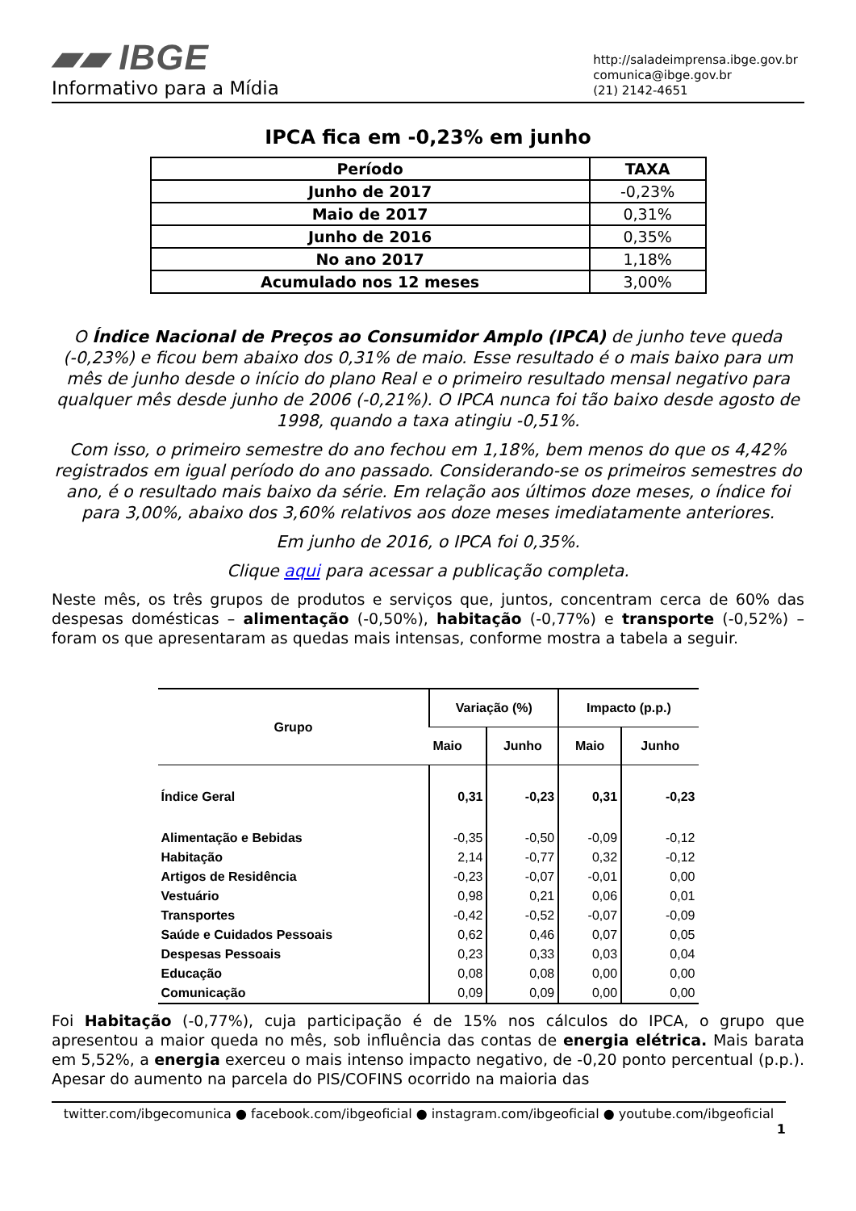▰▰ IBGE
Informativo para a Mídia
http://saladeimprensa.ibge.gov.br
comunica@ibge.gov.br
(21) 2142-4651
IPCA fica em -0,23% em junho
| Período | TAXA |
| --- | --- |
| Junho de 2017 | -0,23% |
| Maio de 2017 | 0,31% |
| Junho de 2016 | 0,35% |
| No ano 2017 | 1,18% |
| Acumulado nos 12 meses | 3,00% |
O Índice Nacional de Preços ao Consumidor Amplo (IPCA) de junho teve queda (-0,23%) e ficou bem abaixo dos 0,31% de maio. Esse resultado é o mais baixo para um mês de junho desde o início do plano Real e o primeiro resultado mensal negativo para qualquer mês desde junho de 2006 (-0,21%). O IPCA nunca foi tão baixo desde agosto de 1998, quando a taxa atingiu -0,51%.
Com isso, o primeiro semestre do ano fechou em 1,18%, bem menos do que os 4,42% registrados em igual período do ano passado. Considerando-se os primeiros semestres do ano, é o resultado mais baixo da série. Em relação aos últimos doze meses, o índice foi para 3,00%, abaixo dos 3,60% relativos aos doze meses imediatamente anteriores.
Em junho de 2016, o IPCA foi 0,35%.
Clique aqui para acessar a publicação completa.
Neste mês, os três grupos de produtos e serviços que, juntos, concentram cerca de 60% das despesas domésticas – alimentação (-0,50%), habitação (-0,77%) e transporte (-0,52%) – foram os que apresentaram as quedas mais intensas, conforme mostra a tabela a seguir.
| Grupo | Variação (%) | | Impacto (p.p.) | |
| --- | --- | --- | --- | --- |
| | Maio | Junho | Maio | Junho |
| Índice Geral | 0,31 | -0,23 | 0,31 | -0,23 |
| Alimentação e Bebidas | -0,35 | -0,50 | -0,09 | -0,12 |
| Habitação | 2,14 | -0,77 | 0,32 | -0,12 |
| Artigos de Residência | -0,23 | -0,07 | -0,01 | 0,00 |
| Vestuário | 0,98 | 0,21 | 0,06 | 0,01 |
| Transportes | -0,42 | -0,52 | -0,07 | -0,09 |
| Saúde e Cuidados Pessoais | 0,62 | 0,46 | 0,07 | 0,05 |
| Despesas Pessoais | 0,23 | 0,33 | 0,03 | 0,04 |
| Educação | 0,08 | 0,08 | 0,00 | 0,00 |
| Comunicação | 0,09 | 0,09 | 0,00 | 0,00 |
Foi Habitação (-0,77%), cuja participação é de 15% nos cálculos do IPCA, o grupo que apresentou a maior queda no mês, sob influência das contas de energia elétrica. Mais barata em 5,52%, a energia exerceu o mais intenso impacto negativo, de -0,20 ponto percentual (p.p.). Apesar do aumento na parcela do PIS/COFINS ocorrido na maioria das
twitter.com/ibgecomunica ● facebook.com/ibgeoficial ● instagram.com/ibgeoficial ● youtube.com/ibgeoficial
1